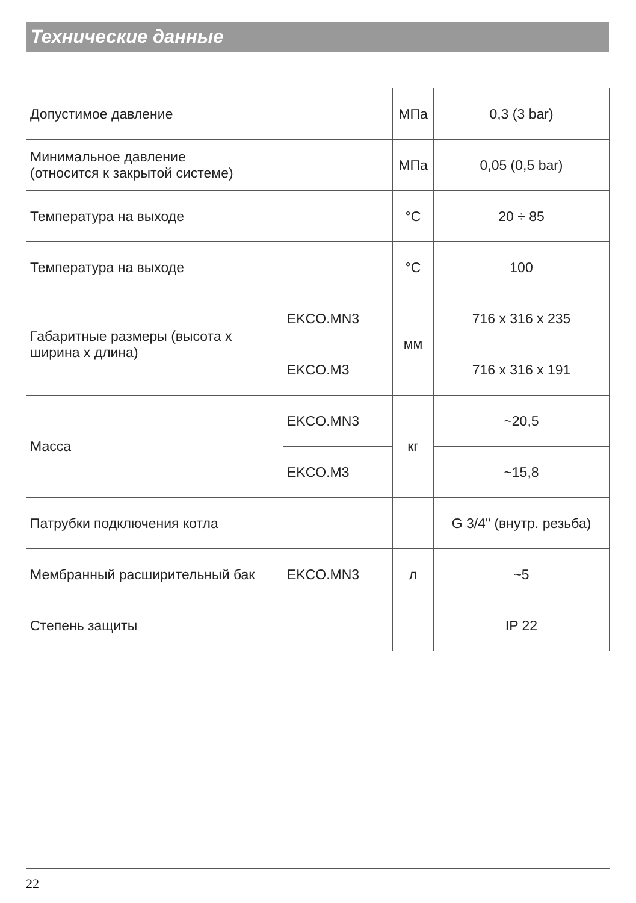Технические данные
| Допустимое давление | | МПа | 0,3 (3 bar) |
| Минимальное давление (относится к закрытой системе) | | МПа | 0,05 (0,5 bar) |
| Температура на выходе | | °C | 20 ÷ 85 |
| Температура на выходе | | °C | 100 |
| Габаритные размеры (высота х ширина х длина) | EKCO.MN3 | мм | 716 x 316 x 235 |
| | EKCO.M3 | | 716 x 316 x 191 |
| Масса | EKCO.MN3 | кг | ~20,5 |
| | EKCO.M3 | | ~15,8 |
| Патрубки подключения котла | | | G 3/4" (внутр. резьба) |
| Мембранный расширительный бак | EKCO.MN3 | л | ~5 |
| Степень защиты | | | IP 22 |
22